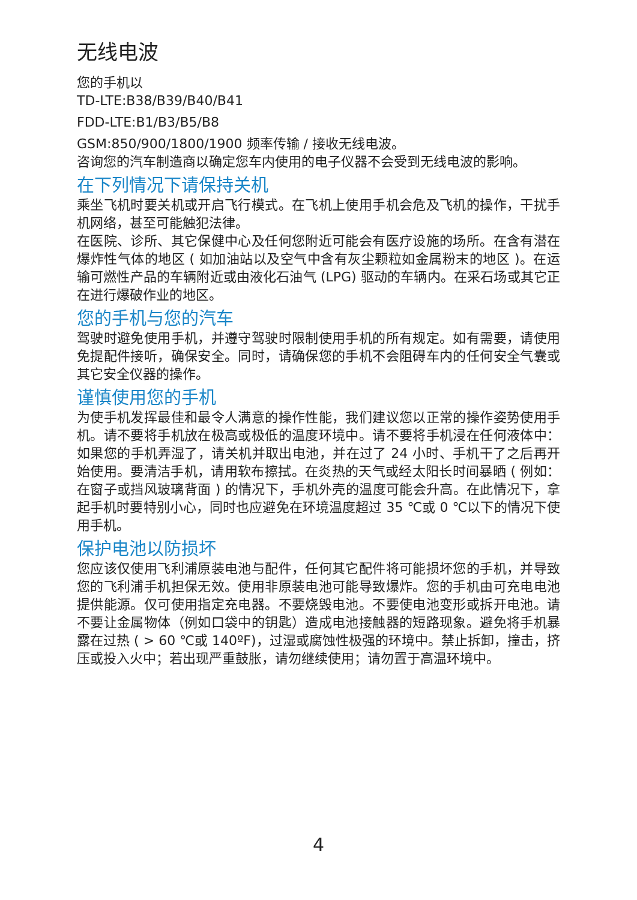无线电波
您的手机以
TD-LTE:B38/B39/B40/B41
FDD-LTE:B1/B3/B5/B8
GSM:850/900/1800/1900 频率传输 / 接收无线电波。
咨询您的汽车制造商以确定您车内使用的电子仪器不会受到无线电波的影响。
在下列情况下请保持关机
乘坐飞机时要关机或开启飞行模式。在飞机上使用手机会危及飞机的操作，干扰手机网络，甚至可能触犯法律。
在医院、诊所、其它保健中心及任何您附近可能会有医疗设施的场所。在含有潜在爆炸性气体的地区 ( 如加油站以及空气中含有灰尘颗粒如金属粉末的地区 )。在运输可燃性产品的车辆附近或由液化石油气 (LPG) 驱动的车辆内。在采石场或其它正在进行爆破作业的地区。
您的手机与您的汽车
驾驶时避免使用手机，并遵守驾驶时限制使用手机的所有规定。如有需要，请使用免提配件接听，确保安全。同时，请确保您的手机不会阻碍车内的任何安全气囊或其它安全仪器的操作。
谨慎使用您的手机
为使手机发挥最佳和最令人满意的操作性能，我们建议您以正常的操作姿势使用手机。请不要将手机放在极高或极低的温度环境中。请不要将手机浸在任何液体中：如果您的手机弄湿了，请关机并取出电池，并在过了 24 小时、手机干了之后再开始使用。要清洁手机，请用软布擦拭。在炎热的天气或经太阳长时间暴晒 ( 例如：在窗子或挡风玻璃背面 ) 的情况下，手机外壳的温度可能会升高。在此情况下，拿起手机时要特别小心，同时也应避免在环境温度超过 35 ℃或 0 ℃以下的情况下使用手机。
保护电池以防损坏
您应该仅使用飞利浦原装电池与配件，任何其它配件将可能损坏您的手机，并导致您的飞利浦手机担保无效。使用非原装电池可能导致爆炸。您的手机由可充电电池提供能源。仅可使用指定充电器。不要烧毁电池。不要使电池变形或拆开电池。请不要让金属物体（例如口袋中的钥匙）造成电池接触器的短路现象。避免将手机暴露在过热 ( > 60 ℃或 140ºF)，过湿或腐蚀性极强的环境中。禁止拆卸，撞击，挤压或投入火中；若出现严重鼓胀，请勿继续使用；请勿置于高温环境中。
4